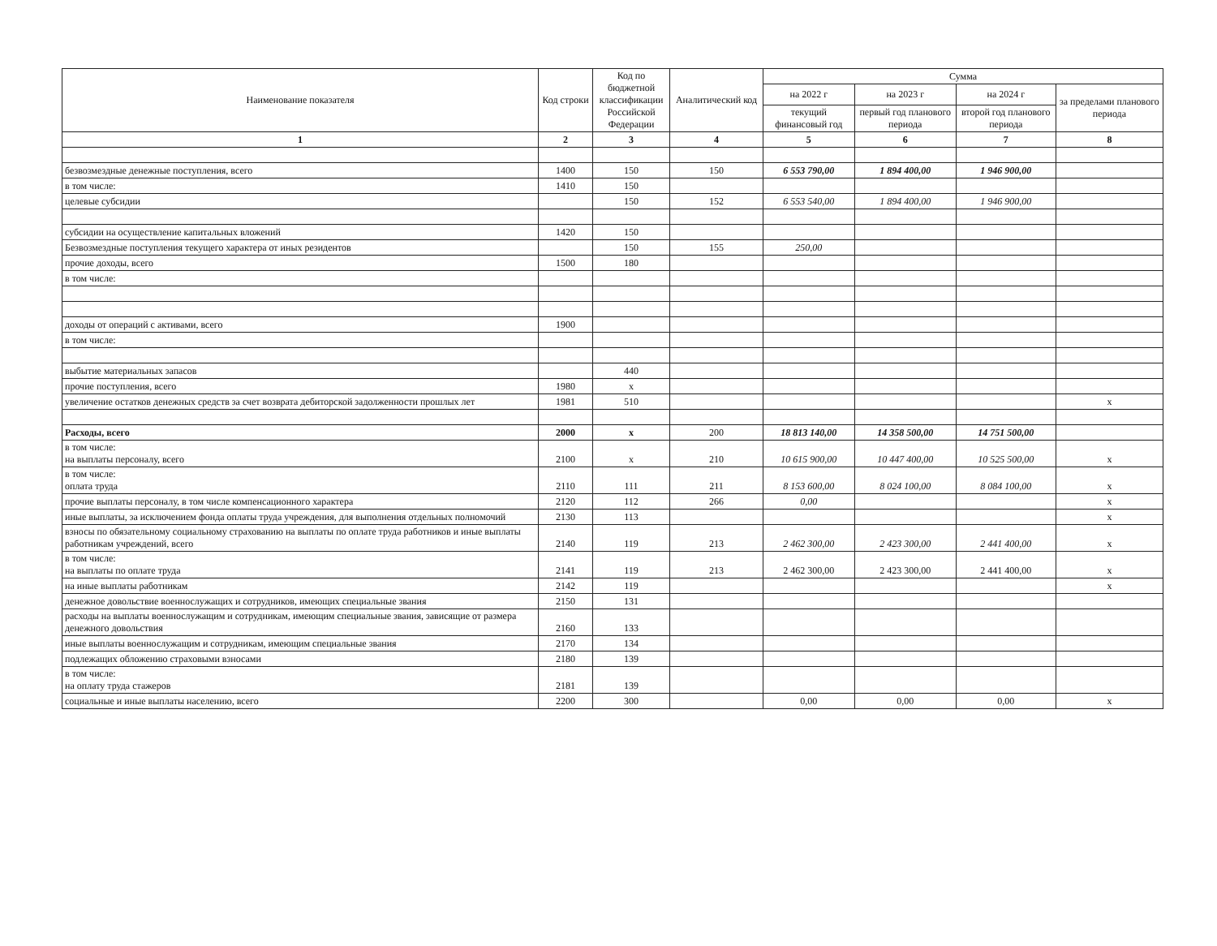| Наименование показателя | Код строки | Код по бюджетной классификации Российской Федерации | Аналитический код | Сумма | | | |
| --- | --- | --- | --- | --- | --- | --- | --- |
| | | | | на 2022 г | на 2023 г | на 2024 г | за пределами планового периода |
| | | | | текущий финансовый год | первый год планового периода | второй год планового периода | |
| 1 | 2 | 3 | 4 | 5 | 6 | 7 | 8 |
| безвозмездные денежные поступления, всего | 1400 | 150 | 150 | 6 553 790,00 | 1 894 400,00 | 1 946 900,00 | |
| в том числе: | 1410 | 150 | | | | | |
| целевые субсидии | | 150 | 152 | 6 553 540,00 | 1 894 400,00 | 1 946 900,00 | |
| субсидии на осуществление капитальных вложений | 1420 | 150 | | | | | |
| Безвозмездные поступления текущего характера от иных резидентов | | 150 | 155 | 250,00 | | | |
| прочие доходы, всего | 1500 | 180 | | | | | |
| в том числе: | | | | | | | |
| доходы от операций с активами, всего | 1900 | | | | | | |
| в том числе: | | | | | | | |
| выбытие материальных запасов | | 440 | | | | | |
| прочие поступления, всего | 1980 | x | | | | | |
| увеличение остатков денежных средств за счет возврата дебиторской задолженности прошлых лет | 1981 | 510 | | | | | x |
| Расходы, всего | 2000 | x | 200 | 18 813 140,00 | 14 358 500,00 | 14 751 500,00 | |
| в том числе: на выплаты персоналу, всего | 2100 | x | 210 | 10 615 900,00 | 10 447 400,00 | 10 525 500,00 | x |
| в том числе: оплата труда | 2110 | 111 | 211 | 8 153 600,00 | 8 024 100,00 | 8 084 100,00 | x |
| прочие выплаты персоналу, в том числе компенсационного характера | 2120 | 112 | 266 | 0,00 | | | x |
| иные выплаты, за исключением фонда оплаты труда учреждения, для выполнения отдельных полномочий | 2130 | 113 | | | | | x |
| взносы по обязательному социальному страхованию на выплаты по оплате труда работников и иные выплаты работникам учреждений, всего | 2140 | 119 | 213 | 2 462 300,00 | 2 423 300,00 | 2 441 400,00 | x |
| в том числе: на выплаты по оплате труда | 2141 | 119 | 213 | 2 462 300,00 | 2 423 300,00 | 2 441 400,00 | x |
| на иные выплаты работникам | 2142 | 119 | | | | | x |
| денежное довольствие военнослужащих и сотрудников, имеющих специальные звания | 2150 | 131 | | | | | |
| расходы на выплаты военнослужащим и сотрудникам, имеющим специальные звания, зависящие от размера денежного довольствия | 2160 | 133 | | | | | |
| иные выплаты военнослужащим и сотрудникам, имеющим специальные звания | 2170 | 134 | | | | | |
| подлежащих обложению страховыми взносами | 2180 | 139 | | | | | |
| в том числе: на оплату труда стажеров | 2181 | 139 | | | | | |
| социальные и иные выплаты населению, всего | 2200 | 300 | | 0,00 | 0,00 | 0,00 | x |